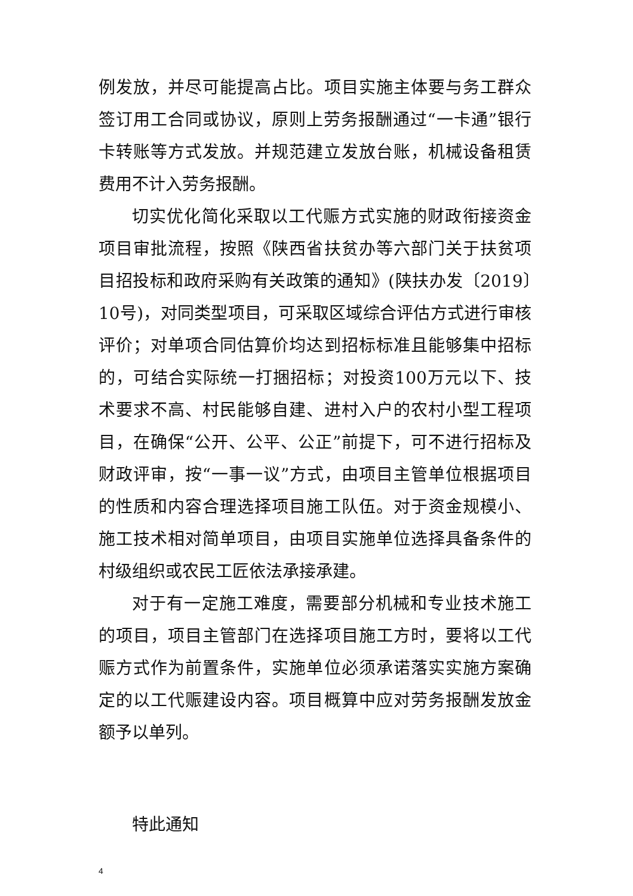例发放，并尽可能提高占比。项目实施主体要与务工群众签订用工合同或协议，原则上劳务报酬通过“一卡通”银行卡转账等方式发放。并规范建立发放台账，机械设备租赁费用不计入劳务报酬。
切实优化简化采取以工代赈方式实施的财政衔接资金项目审批流程，按照《陕西省扶贫办等六部门关于扶贫项目招投标和政府采购有关政策的通知》(陕扶办发〔2019〕10号)，对同类型项目，可采取区域综合评估方式进行审核评价；对单项合同估算价均达到招标标准且能够集中招标的，可结合实际统一打捆招标；对投资100万元以下、技术要求不高、村民能够自建、进村入户的农村小型工程项目，在确保“公开、公平、公正”前提下，可不进行招标及财政评审，按“一事一议”方式，由项目主管单位根据项目的性质和内容合理选择项目施工队伍。对于资金规模小、施工技术相对简单项目，由项目实施单位选择具备条件的村级组织或农民工匠依法承接承建。
对于有一定施工难度，需要部分机械和专业技术施工的项目，项目主管部门在选择项目施工方时，要将以工代赈方式作为前置条件，实施单位必须承诺落实实施方案确定的以工代赈建设内容。项目概算中应对劳务报酬发放金额予以单列。
特此通知
4